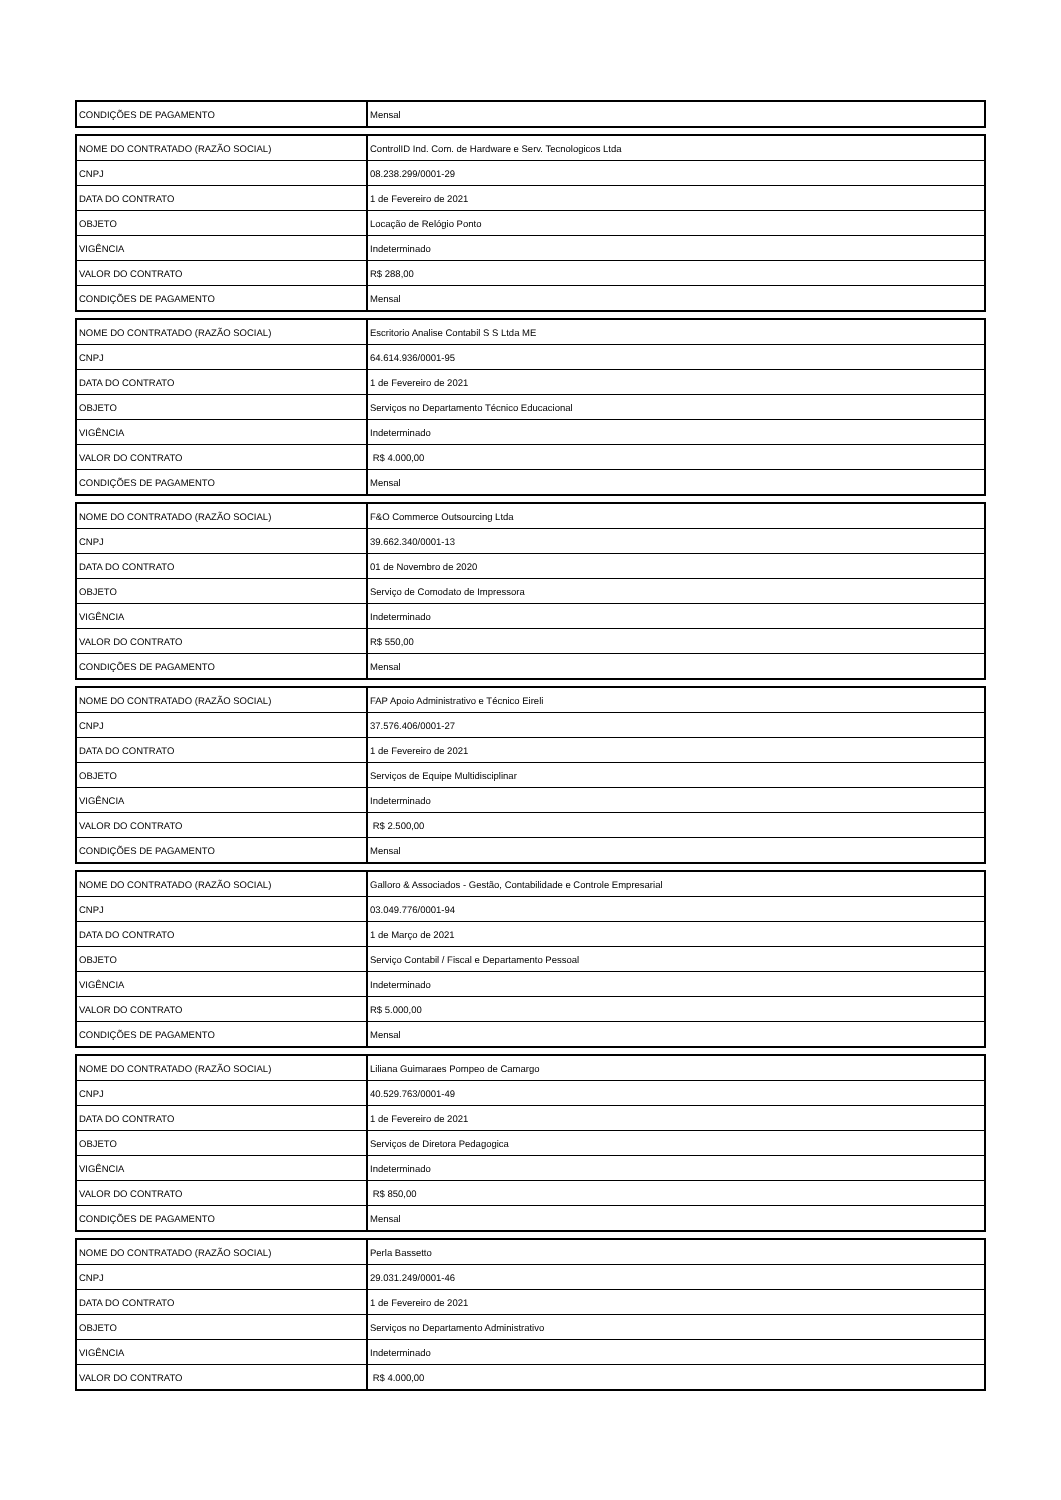| CONDIÇÕES DE PAGAMENTO | Mensal |
| NOME DO CONTRATADO (RAZÃO SOCIAL) | ControlID Ind. Com. de Hardware e Serv. Tecnologicos Ltda |
| CNPJ | 08.238.299/0001-29 |
| DATA DO CONTRATO | 1 de Fevereiro de 2021 |
| OBJETO | Locação de Relógio Ponto |
| VIGÊNCIA | Indeterminado |
| VALOR DO CONTRATO | R$ 288,00 |
| CONDIÇÕES DE PAGAMENTO | Mensal |
| NOME DO CONTRATADO (RAZÃO SOCIAL) | Escritorio Analise Contabil S S Ltda ME |
| CNPJ | 64.614.936/0001-95 |
| DATA DO CONTRATO | 1 de Fevereiro de 2021 |
| OBJETO | Serviços no Departamento Técnico Educacional |
| VIGÊNCIA | Indeterminado |
| VALOR DO CONTRATO | R$ 4.000,00 |
| CONDIÇÕES DE PAGAMENTO | Mensal |
| NOME DO CONTRATADO (RAZÃO SOCIAL) | F&O Commerce Outsourcing Ltda |
| CNPJ | 39.662.340/0001-13 |
| DATA DO CONTRATO | 01 de Novembro de 2020 |
| OBJETO | Serviço de Comodato de Impressora |
| VIGÊNCIA | Indeterminado |
| VALOR DO CONTRATO | R$ 550,00 |
| CONDIÇÕES DE PAGAMENTO | Mensal |
| NOME DO CONTRATADO (RAZÃO SOCIAL) | FAP Apoio Administrativo e Técnico Eireli |
| CNPJ | 37.576.406/0001-27 |
| DATA DO CONTRATO | 1 de Fevereiro de 2021 |
| OBJETO | Serviços de Equipe Multidisciplinar |
| VIGÊNCIA | Indeterminado |
| VALOR DO CONTRATO | R$ 2.500,00 |
| CONDIÇÕES DE PAGAMENTO | Mensal |
| NOME DO CONTRATADO (RAZÃO SOCIAL) | Galloro & Associados - Gestão, Contabilidade e Controle Empresarial |
| CNPJ | 03.049.776/0001-94 |
| DATA DO CONTRATO | 1 de Março de 2021 |
| OBJETO | Serviço Contabil / Fiscal e Departamento Pessoal |
| VIGÊNCIA | Indeterminado |
| VALOR DO CONTRATO | R$ 5.000,00 |
| CONDIÇÕES DE PAGAMENTO | Mensal |
| NOME DO CONTRATADO (RAZÃO SOCIAL) | Liliana Guimaraes Pompeo de Camargo |
| CNPJ | 40.529.763/0001-49 |
| DATA DO CONTRATO | 1 de Fevereiro de 2021 |
| OBJETO | Serviços de Diretora Pedagogica |
| VIGÊNCIA | Indeterminado |
| VALOR DO CONTRATO | R$ 850,00 |
| CONDIÇÕES DE PAGAMENTO | Mensal |
| NOME DO CONTRATADO (RAZÃO SOCIAL) | Perla Bassetto |
| CNPJ | 29.031.249/0001-46 |
| DATA DO CONTRATO | 1 de Fevereiro de 2021 |
| OBJETO | Serviços no Departamento Administrativo |
| VIGÊNCIA | Indeterminado |
| VALOR DO CONTRATO | R$ 4.000,00 |